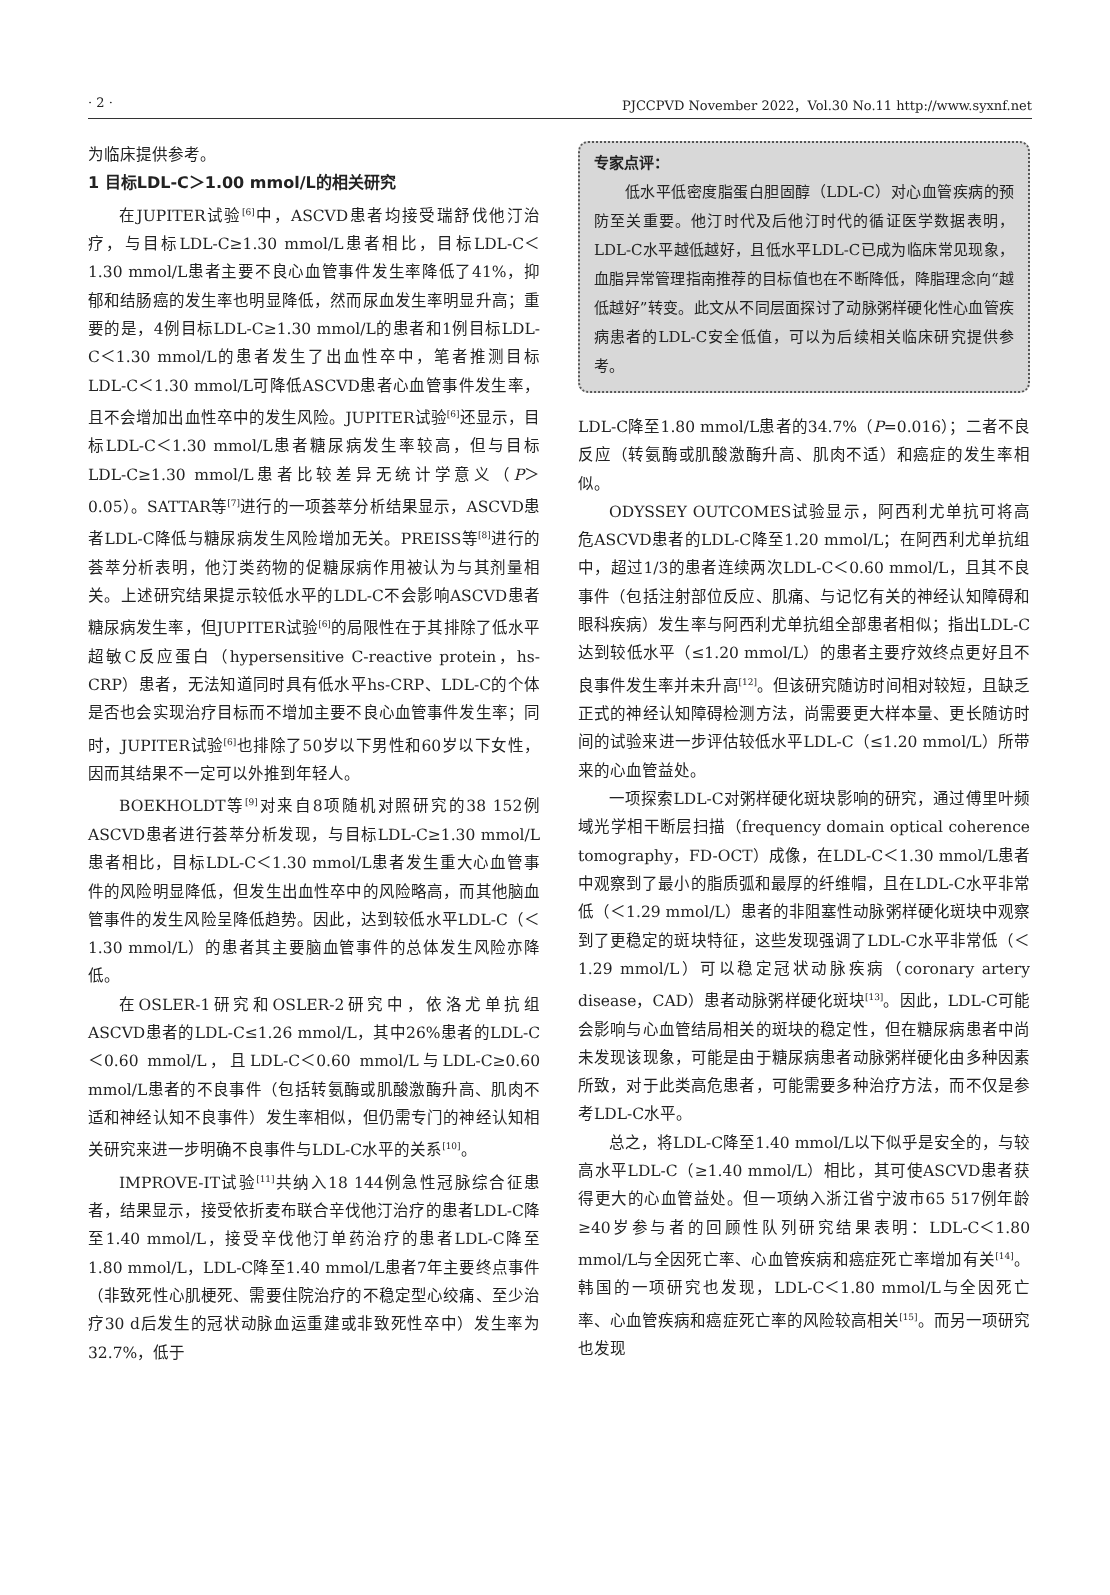· 2 · PJCCPVD November 2022，Vol.30 No.11 http://www.syxnf.net
为临床提供参考。
1 目标LDL-C＞1.00 mmol/L的相关研究
在JUPITER试验<sup>[6]</sup>中，ASCVD患者均接受瑞舒伐他汀治疗，与目标LDL-C≥1.30 mmol/L患者相比，目标LDL-C＜1.30 mmol/L患者主要不良心血管事件发生率降低了41%，抑郁和结肠癌的发生率也明显降低，然而尿血发生率明显升高；重要的是，4例目标LDL-C≥1.30 mmol/L的患者和1例目标LDL-C＜1.30 mmol/L的患者发生了出血性卒中，笔者推测目标LDL-C＜1.30 mmol/L可降低ASCVD患者心血管事件发生率，且不会增加出血性卒中的发生风险。JUPITER试验<sup>[6]</sup>还显示，目标LDL-C＜1.30 mmol/L患者糖尿病发生率较高，但与目标LDL-C≥1.30 mmol/L患者比较差异无统计学意义（P＞0.05）。SATTAR等<sup>[7]</sup>进行的一项荟萃分析结果显示，ASCVD患者LDL-C降低与糖尿病发生风险增加无关。PREISS等<sup>[8]</sup>进行的荟萃分析表明，他汀类药物的促糖尿病作用被认为与其剂量相关。上述研究结果提示较低水平的LDL-C不会影响ASCVD患者糖尿病发生率，但JUPITER试验<sup>[6]</sup>的局限性在于其排除了低水平超敏C反应蛋白（hypersensitive C-reactive protein，hs-CRP）患者，无法知道同时具有低水平hs-CRP、LDL-C的个体是否也会实现治疗目标而不增加主要不良心血管事件发生率；同时，JUPITER试验<sup>[6]</sup>也排除了50岁以下男性和60岁以下女性，因而其结果不一定可以外推到年轻人。
BOEKHOLDT等<sup>[9]</sup>对来自8项随机对照研究的38 152例ASCVD患者进行荟萃分析发现，与目标LDL-C≥1.30 mmol/L患者相比，目标LDL-C＜1.30 mmol/L患者发生重大心血管事件的风险明显降低，但发生出血性卒中的风险略高，而其他脑血管事件的发生风险呈降低趋势。因此，达到较低水平LDL-C（＜1.30 mmol/L）的患者其主要脑血管事件的总体发生风险亦降低。
在OSLER-1研究和OSLER-2研究中，依洛尤单抗组ASCVD患者的LDL-C≤1.26 mmol/L，其中26%患者的LDL-C＜0.60 mmol/L，且LDL-C＜0.60 mmol/L与LDL-C≥0.60 mmol/L患者的不良事件（包括转氨酶或肌酸激酶升高、肌肉不适和神经认知不良事件）发生率相似，但仍需专门的神经认知相关研究来进一步明确不良事件与LDL-C水平的关系<sup>[10]</sup>。
IMPROVE-IT试验<sup>[11]</sup>共纳入18 144例急性冠脉综合征患者，结果显示，接受依折麦布联合辛伐他汀治疗的患者LDL-C降至1.40 mmol/L，接受辛伐他汀单药治疗的患者LDL-C降至1.80 mmol/L，LDL-C降至1.40 mmol/L患者7年主要终点事件（非致死性心肌梗死、需要住院治疗的不稳定型心绞痛、至少治疗30 d后发生的冠状动脉血运重建或非致死性卒中）发生率为32.7%，低于
专家点评：
　　低水平低密度脂蛋白胆固醇（LDL-C）对心血管疾病的预防至关重要。他汀时代及后他汀时代的循证医学数据表明，LDL-C水平越低越好，且低水平LDL-C已成为临床常见现象，血脂异常管理指南推荐的目标值也在不断降低，降脂理念向“越低越好”转变。此文从不同层面探讨了动脉粥样硬化性心血管疾病患者的LDL-C安全低值，可以为后续相关临床研究提供参考。
LDL-C降至1.80 mmol/L患者的34.7%（P=0.016）；二者不良反应（转氨酶或肌酸激酶升高、肌肉不适）和癌症的发生率相似。
ODYSSEY OUTCOMES试验显示，阿西利尤单抗可将高危ASCVD患者的LDL-C降至1.20 mmol/L；在阿西利尤单抗组中，超过1/3的患者连续两次LDL-C＜0.60 mmol/L，且其不良事件（包括注射部位反应、肌痛、与记忆有关的神经认知障碍和眼科疾病）发生率与阿西利尤单抗组全部患者相似；指出LDL-C达到较低水平（≤1.20 mmol/L）的患者主要疗效终点更好且不良事件发生率并未升高<sup>[12]</sup>。但该研究随访时间相对较短，且缺乏正式的神经认知障碍检测方法，尚需要更大样本量、更长随访时间的试验来进一步评估较低水平LDL-C（≤1.20 mmol/L）所带来的心血管益处。
一项探索LDL-C对粥样硬化斑块影响的研究，通过傅里叶频域光学相干断层扫描（frequency domain optical coherence tomography，FD-OCT）成像，在LDL-C＜1.30 mmol/L患者中观察到了最小的脂质弧和最厚的纤维帽，且在LDL-C水平非常低（＜1.29 mmol/L）患者的非阻塞性动脉粥样硬化斑块中观察到了更稳定的斑块特征，这些发现强调了LDL-C水平非常低（＜1.29 mmol/L）可以稳定冠状动脉疾病（coronary artery disease，CAD）患者动脉粥样硬化斑块<sup>[13]</sup>。因此，LDL-C可能会影响与心血管结局相关的斑块的稳定性，但在糖尿病患者中尚未发现该现象，可能是由于糖尿病患者动脉粥样硬化由多种因素所致，对于此类高危患者，可能需要多种治疗方法，而不仅是参考LDL-C水平。
总之，将LDL-C降至1.40 mmol/L以下似乎是安全的，与较高水平LDL-C（≥1.40 mmol/L）相比，其可使ASCVD患者获得更大的心血管益处。但一项纳入浙江省宁波市65 517例年龄≥40岁参与者的回顾性队列研究结果表明：LDL-C＜1.80 mmol/L与全因死亡率、心血管疾病和癌症死亡率增加有关<sup>[14]</sup>。韩国的一项研究也发现，LDL-C＜1.80 mmol/L与全因死亡率、心血管疾病和癌症死亡率的风险较高相关<sup>[15]</sup>。而另一项研究也发现